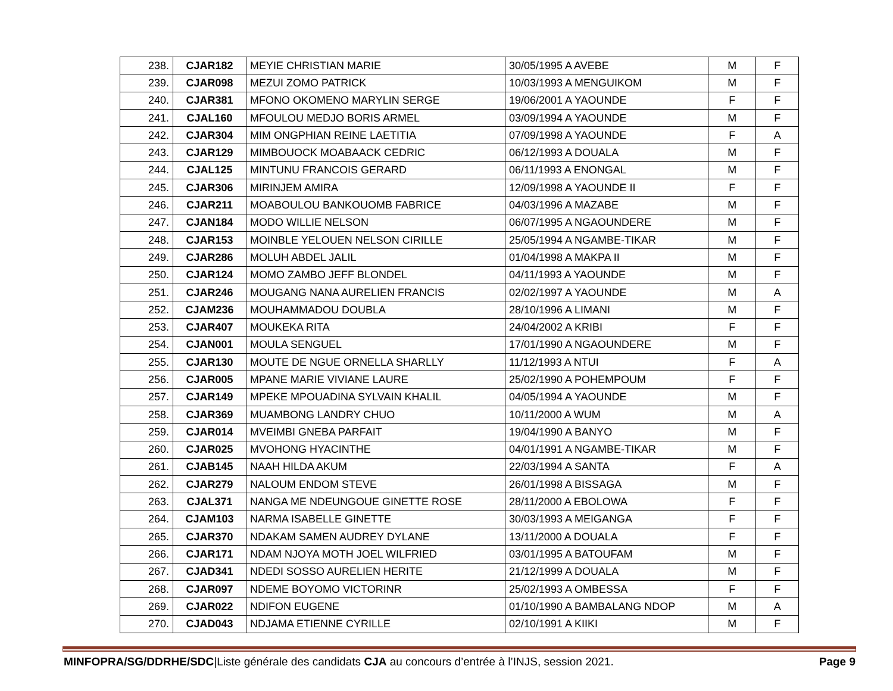| 238. | CJAR182 | MEYIE CHRISTIAN MARIE | 30/05/1995 A AVEBE | M | F |
| 239. | CJAR098 | MEZUI ZOMO PATRICK | 10/03/1993 A MENGUIKOM | M | F |
| 240. | CJAR381 | MFONO OKOMENO MARYLIN SERGE | 19/06/2001 A YAOUNDE | F | F |
| 241. | CJAL160 | MFOULOU MEDJO BORIS ARMEL | 03/09/1994 A YAOUNDE | M | F |
| 242. | CJAR304 | MIM ONGPHIAN REINE LAETITIA | 07/09/1998 A YAOUNDE | F | A |
| 243. | CJAR129 | MIMBOUOCK MOABAACK CEDRIC | 06/12/1993 A DOUALA | M | F |
| 244. | CJAL125 | MINTUNU FRANCOIS GERARD | 06/11/1993 A ENONGAL | M | F |
| 245. | CJAR306 | MIRINJEM AMIRA | 12/09/1998 A YAOUNDE II | F | F |
| 246. | CJAR211 | MOABOULOU BANKOUOMB FABRICE | 04/03/1996 A MAZABE | M | F |
| 247. | CJAN184 | MODO WILLIE NELSON | 06/07/1995 A NGAOUNDERE | M | F |
| 248. | CJAR153 | MOINBLE YELOUEN NELSON CIRILLE | 25/05/1994 A NGAMBE-TIKAR | M | F |
| 249. | CJAR286 | MOLUH ABDEL JALIL | 01/04/1998 A MAKPA II | M | F |
| 250. | CJAR124 | MOMO ZAMBO JEFF BLONDEL | 04/11/1993 A YAOUNDE | M | F |
| 251. | CJAR246 | MOUGANG NANA AURELIEN FRANCIS | 02/02/1997 A YAOUNDE | M | A |
| 252. | CJAM236 | MOUHAMMADOU DOUBLA | 28/10/1996 A LIMANI | M | F |
| 253. | CJAR407 | MOUKEKA RITA | 24/04/2002 A KRIBI | F | F |
| 254. | CJAN001 | MOULA SENGUEL | 17/01/1990 A NGAOUNDERE | M | F |
| 255. | CJAR130 | MOUTE DE NGUE ORNELLA SHARLLY | 11/12/1993 A NTUI | F | A |
| 256. | CJAR005 | MPANE MARIE VIVIANE LAURE | 25/02/1990 A POHEMPOUM | F | F |
| 257. | CJAR149 | MPEKE MPOUADINA SYLVAIN KHALIL | 04/05/1994 A YAOUNDE | M | F |
| 258. | CJAR369 | MUAMBONG LANDRY CHUO | 10/11/2000 A WUM | M | A |
| 259. | CJAR014 | MVEIMBI GNEBA PARFAIT | 19/04/1990 A BANYO | M | F |
| 260. | CJAR025 | MVOHONG HYACINTHE | 04/01/1991 A NGAMBE-TIKAR | M | F |
| 261. | CJAB145 | NAAH HILDA AKUM | 22/03/1994 A SANTA | F | A |
| 262. | CJAR279 | NALOUM ENDOM STEVE | 26/01/1998 A BISSAGA | M | F |
| 263. | CJAL371 | NANGA ME NDEUNGOUE GINETTE ROSE | 28/11/2000 A EBOLOWA | F | F |
| 264. | CJAM103 | NARMA ISABELLE GINETTE | 30/03/1993 A MEIGANGA | F | F |
| 265. | CJAR370 | NDAKAM SAMEN AUDREY DYLANE | 13/11/2000 A DOUALA | F | F |
| 266. | CJAR171 | NDAM NJOYA MOTH JOEL WILFRIED | 03/01/1995 A BATOUFAM | M | F |
| 267. | CJAD341 | NDEDI SOSSO AURELIEN HERITE | 21/12/1999 A DOUALA | M | F |
| 268. | CJAR097 | NDEME BOYOMO VICTORINR | 25/02/1993 A OMBESSA | F | F |
| 269. | CJAR022 | NDIFON EUGENE | 01/10/1990 A BAMBALANG NDOP | M | A |
| 270. | CJAD043 | NDJAMA ETIENNE CYRILLE | 02/10/1991 A KIIKI | M | F |
MINFOPRA/SG/DDRHE/SDC|Liste générale des candidats CJA au concours d’entrée à l’INJS, session 2021. Page 9